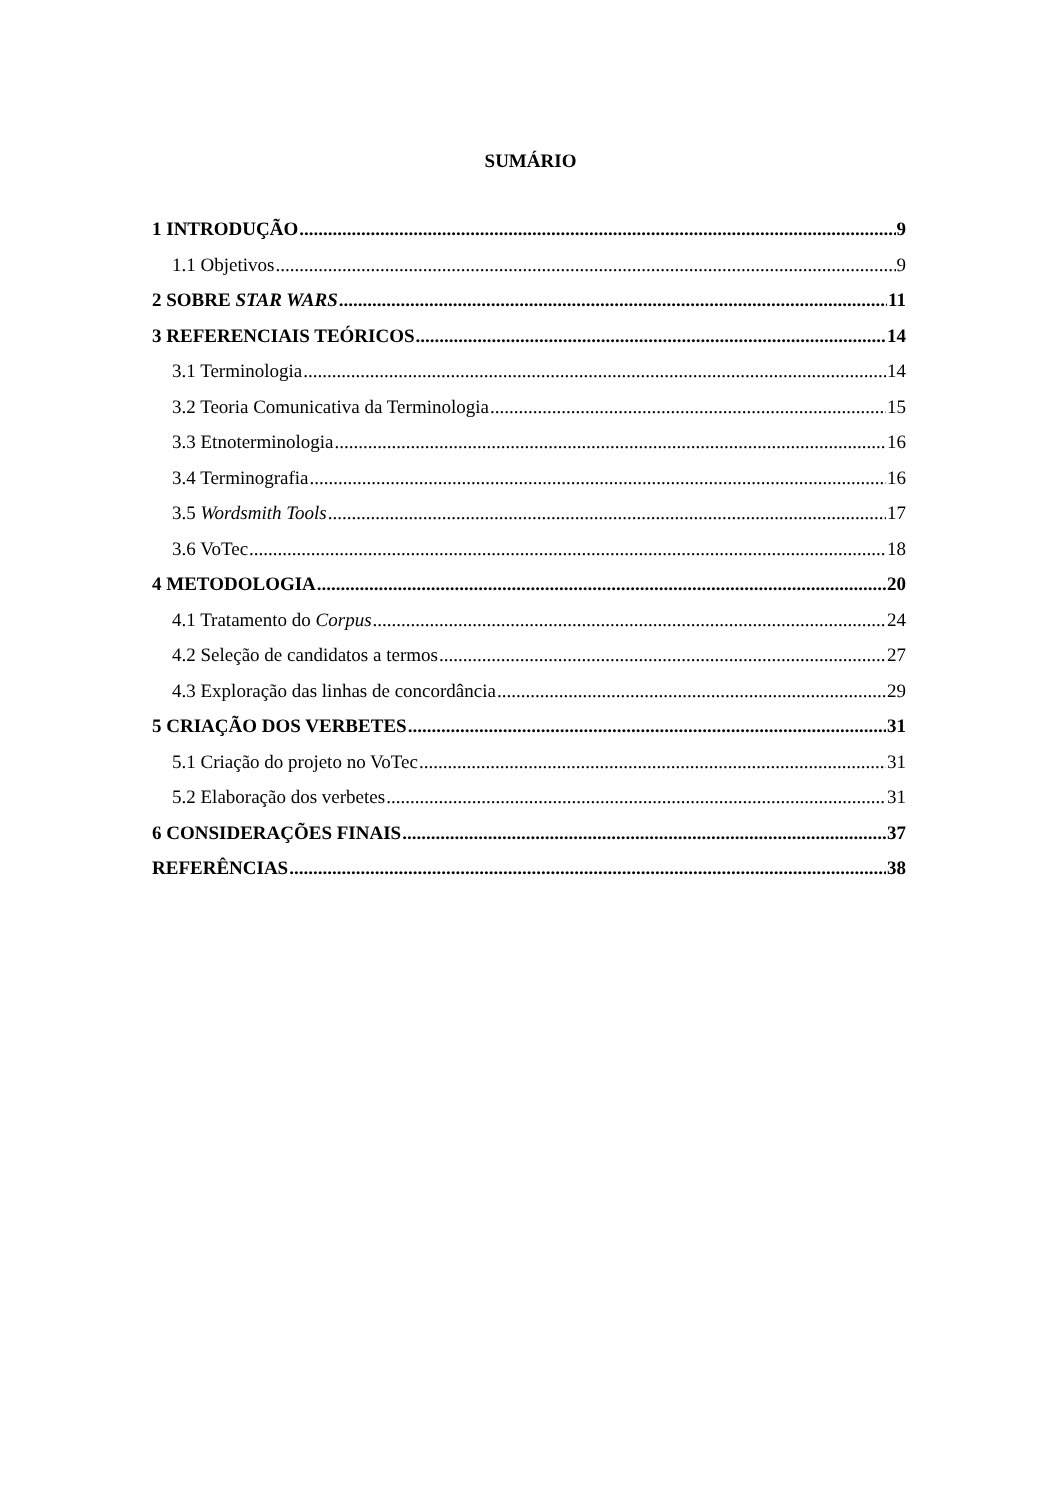SUMÁRIO
1 INTRODUÇÃO 9
1.1 Objetivos 9
2 SOBRE STAR WARS 11
3 REFERENCIAIS TEÓRICOS 14
3.1 Terminologia 14
3.2 Teoria Comunicativa da Terminologia 15
3.3 Etnoterminologia 16
3.4 Terminografia 16
3.5 Wordsmith Tools 17
3.6 VoTec 18
4 METODOLOGIA 20
4.1 Tratamento do Corpus 24
4.2 Seleção de candidatos a termos 27
4.3 Exploração das linhas de concordância 29
5 CRIAÇÃO DOS VERBETES 31
5.1 Criação do projeto no VoTec 31
5.2 Elaboração dos verbetes 31
6 CONSIDERAÇÕES FINAIS 37
REFERÊNCIAS 38